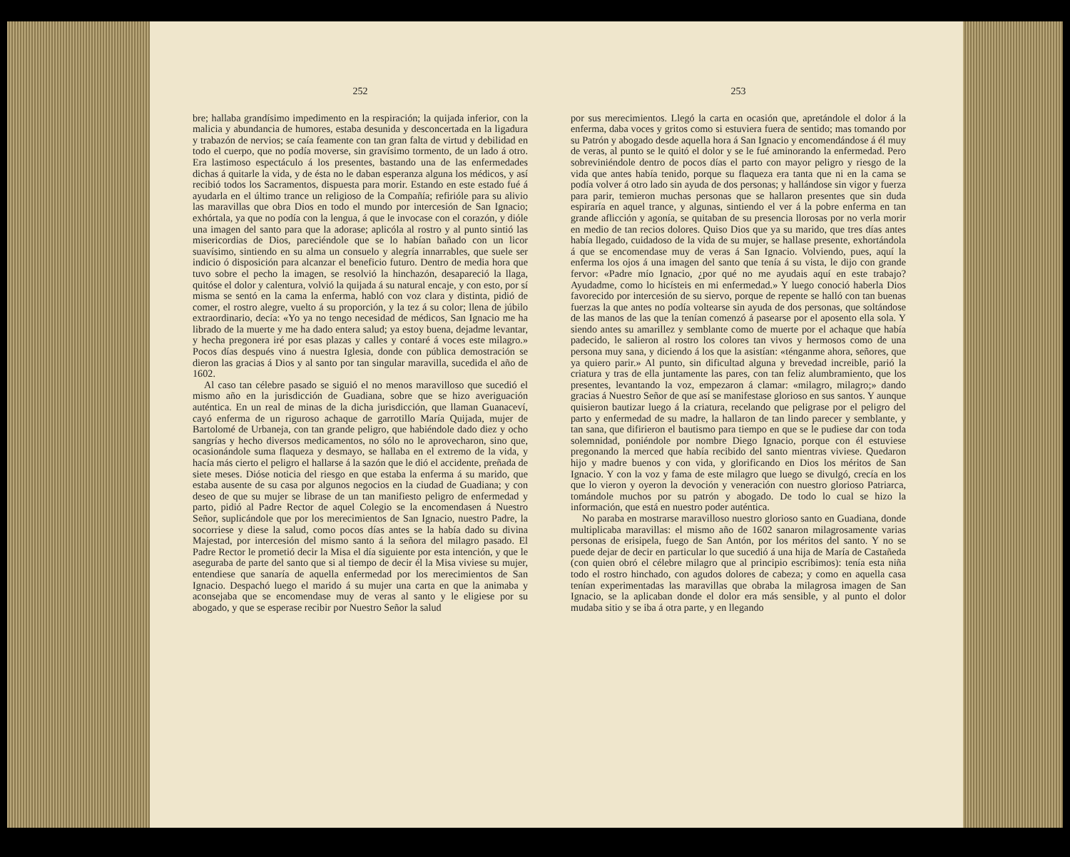252
bre; hallaba grandísimo impedimento en la respiración; la quijada inferior, con la malicia y abundancia de humores, estaba desunida y desconcertada en la ligadura y trabazón de nervios; se caía feamente con tan gran falta de virtud y debilidad en todo el cuerpo, que no podía moverse, sin gravísimo tormento, de un lado á otro. Era lastimoso espectáculo á los presentes, bastando una de las enfermedades dichas á quitarle la vida, y de ésta no le daban esperanza alguna los médicos, y así recibió todos los Sacramentos, dispuesta para morir. Estando en este estado fué á ayudarla en el último trance un religioso de la Compañía; refirióle para su alivio las maravillas que obra Dios en todo el mundo por intercesión de San Ignacio; exhórtala, ya que no podía con la lengua, á que le invocase con el corazón, y dióle una imagen del santo para que la adorase; aplicóla al rostro y al punto sintió las misericordias de Dios, pareciéndole que se lo habían bañado con un licor suavísimo, sintiendo en su alma un consuelo y alegría innarrables, que suele ser indicio ó disposición para alcanzar el beneficio futuro. Dentro de media hora que tuvo sobre el pecho la imagen, se resolvió la hinchazón, desapareció la llaga, quitóse el dolor y calentura, volvió la quijada á su natural encaje, y con esto, por sí misma se sentó en la cama la enferma, habló con voz clara y distinta, pidió de comer, el rostro alegre, vuelto á su proporción, y la tez á su color; llena de júbilo extraordinario, decía: «Yo ya no tengo necesidad de médicos, San Ignacio me ha librado de la muerte y me ha dado entera salud; ya estoy buena, dejadme levantar, y hecha pregonera iré por esas plazas y calles y contaré á voces este milagro.» Pocos días después vino á nuestra Iglesia, donde con pública demostración se dieron las gracias á Dios y al santo por tan singular maravilla, sucedida el año de 1602.
Al caso tan célebre pasado se siguió el no menos maravilloso que sucedió el mismo año en la jurisdicción de Guadiana, sobre que se hizo averiguación auténtica. En un real de minas de la dicha jurisdicción, que llaman Guanaceví, cayó enferma de un riguroso achaque de garrotillo María Quijada, mujer de Bartolomé de Urbaneja, con tan grande peligro, que habiéndole dado diez y ocho sangrías y hecho diversos medicamentos, no sólo no le aprovecharon, sino que, ocasionándole suma flaqueza y desmayo, se hallaba en el extremo de la vida, y hacía más cierto el peligro el hallarse á la sazón que le dió el accidente, preñada de siete meses. Dióse noticia del riesgo en que estaba la enferma á su marido, que estaba ausente de su casa por algunos negocios en la ciudad de Guadiana; y con deseo de que su mujer se librase de un tan manifiesto peligro de enfermedad y parto, pidió al Padre Rector de aquel Colegio se la encomendasen á Nuestro Señor, suplicándole que por los merecimientos de San Ignacio, nuestro Padre, la socorriese y diese la salud, como pocos días antes se la había dado su divina Majestad, por intercesión del mismo santo á la señora del milagro pasado. El Padre Rector le prometió decir la Misa el día siguiente por esta intención, y que le aseguraba de parte del santo que si al tiempo de decir él la Misa viviese su mujer, entendiese que sanaría de aquella enfermedad por los merecimientos de San Ignacio. Despachó luego el marido á su mujer una carta en que la animaba y aconsejaba que se encomendase muy de veras al santo y le eligiese por su abogado, y que se esperase recibir por Nuestro Señor la salud
253
por sus merecimientos. Llegó la carta en ocasión que, apretándole el dolor á la enferma, daba voces y gritos como si estuviera fuera de sentido; mas tomando por su Patrón y abogado desde aquella hora á San Ignacio y encomendándose á él muy de veras, al punto se le quitó el dolor y se le fué aminorando la enfermedad. Pero sobreviniéndole dentro de pocos días el parto con mayor peligro y riesgo de la vida que antes había tenido, porque su flaqueza era tanta que ni en la cama se podía volver á otro lado sin ayuda de dos personas; y hallándose sin vigor y fuerza para parir, temieron muchas personas que se hallaron presentes que sin duda espiraría en aquel trance, y algunas, sintiendo el ver á la pobre enferma en tan grande aflicción y agonía, se quitaban de su presencia llorosas por no verla morir en medio de tan recios dolores. Quiso Dios que ya su marido, que tres días antes había llegado, cuidadoso de la vida de su mujer, se hallase presente, exhortándola á que se encomendase muy de veras á San Ignacio. Volviendo, pues, aquí la enferma los ojos á una imagen del santo que tenía á su vista, le dijo con grande fervor: «Padre mío Ignacio, ¿por qué no me ayudais aquí en este trabajo? Ayudadme, como lo hicísteis en mi enfermedad.» Y luego conoció haberla Dios favorecido por intercesión de su siervo, porque de repente se halló con tan buenas fuerzas la que antes no podía voltearse sin ayuda de dos personas, que soltándose de las manos de las que la tenían comenzó á pasearse por el aposento ella sola. Y siendo antes su amarillez y semblante como de muerte por el achaque que había padecido, le salieron al rostro los colores tan vivos y hermosos como de una persona muy sana, y diciendo á los que la asistían: «ténganme ahora, señores, que ya quiero parir.» Al punto, sin dificultad alguna y brevedad increible, parió la criatura y tras de ella juntamente las pares, con tan feliz alumbramiento, que los presentes, levantando la voz, empezaron á clamar: «milagro, milagro;» dando gracias á Nuestro Señor de que así se manifestase glorioso en sus santos. Y aunque quisieron bautizar luego á la criatura, recelando que peligrase por el peligro del parto y enfermedad de su madre, la hallaron de tan lindo parecer y semblante, y tan sana, que difirieron el bautismo para tiempo en que se le pudiese dar con toda solemnidad, poniéndole por nombre Diego Ignacio, porque con él estuviese pregonando la merced que había recibido del santo mientras viviese. Quedaron hijo y madre buenos y con vida, y glorificando en Dios los méritos de San Ignacio. Y con la voz y fama de este milagro que luego se divulgó, crecía en los que lo vieron y oyeron la devoción y veneración con nuestro glorioso Patriarca, tomándole muchos por su patrón y abogado. De todo lo cual se hizo la información, que está en nuestro poder auténtica.
No paraba en mostrarse maravilloso nuestro glorioso santo en Guadiana, donde multiplicaba maravillas: el mismo año de 1602 sanaron milagrosamente varias personas de erisipela, fuego de San Antón, por los méritos del santo. Y no se puede dejar de decir en particular lo que sucedió á una hija de María de Castañeda (con quien obró el célebre milagro que al principio escribimos): tenía esta niña todo el rostro hinchado, con agudos dolores de cabeza; y como en aquella casa tenían experimentadas las maravillas que obraba la milagrosa imagen de San Ignacio, se la aplicaban donde el dolor era más sensible, y al punto el dolor mudaba sitio y se iba á otra parte, y en llegando